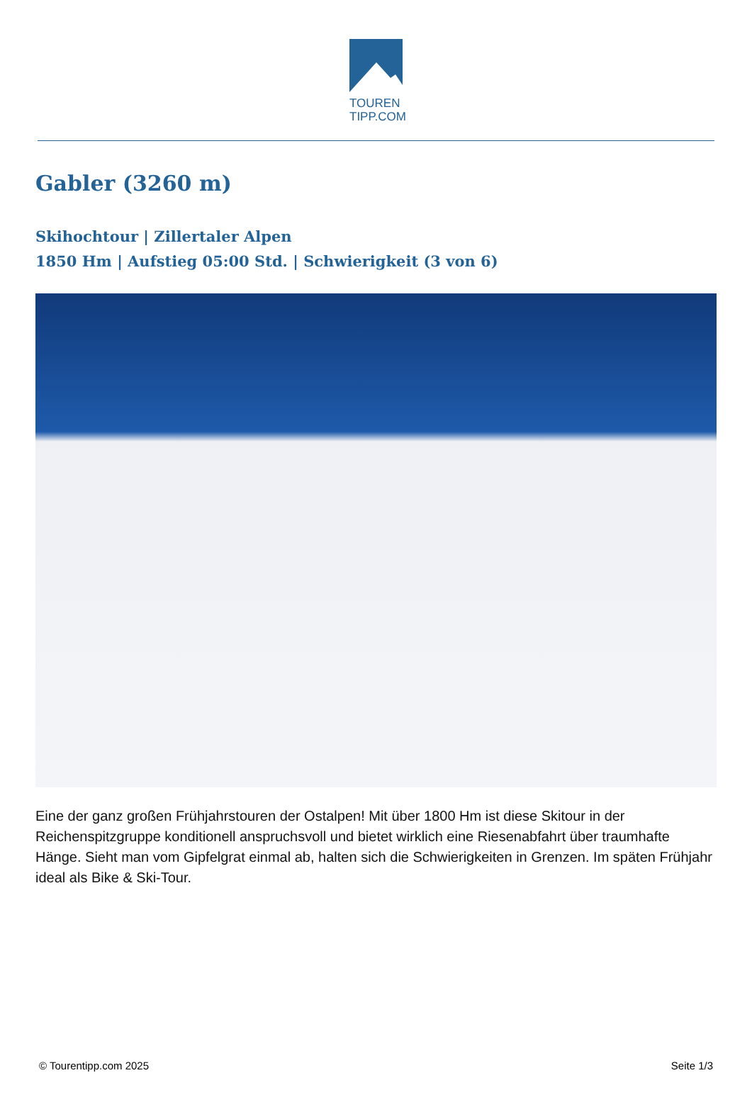TOUREN
TIPP.COM
Gabler (3260 m)
Skihochtour | Zillertaler Alpen
1850 Hm | Aufstieg 05:00 Std. | Schwierigkeit (3 von 6)
Eine der ganz großen Frühjahrstouren der Ostalpen! Mit über 1800 Hm ist diese Skitour in der Reichenspitzgruppe konditionell anspruchsvoll und bietet wirklich eine Riesenabfahrt über traumhafte Hänge. Sieht man vom Gipfelgrat einmal ab, halten sich die Schwierigkeiten in Grenzen. Im späten Frühjahr ideal als Bike & Ski-Tour.
© Tourentipp.com 2025 Seite 1/3